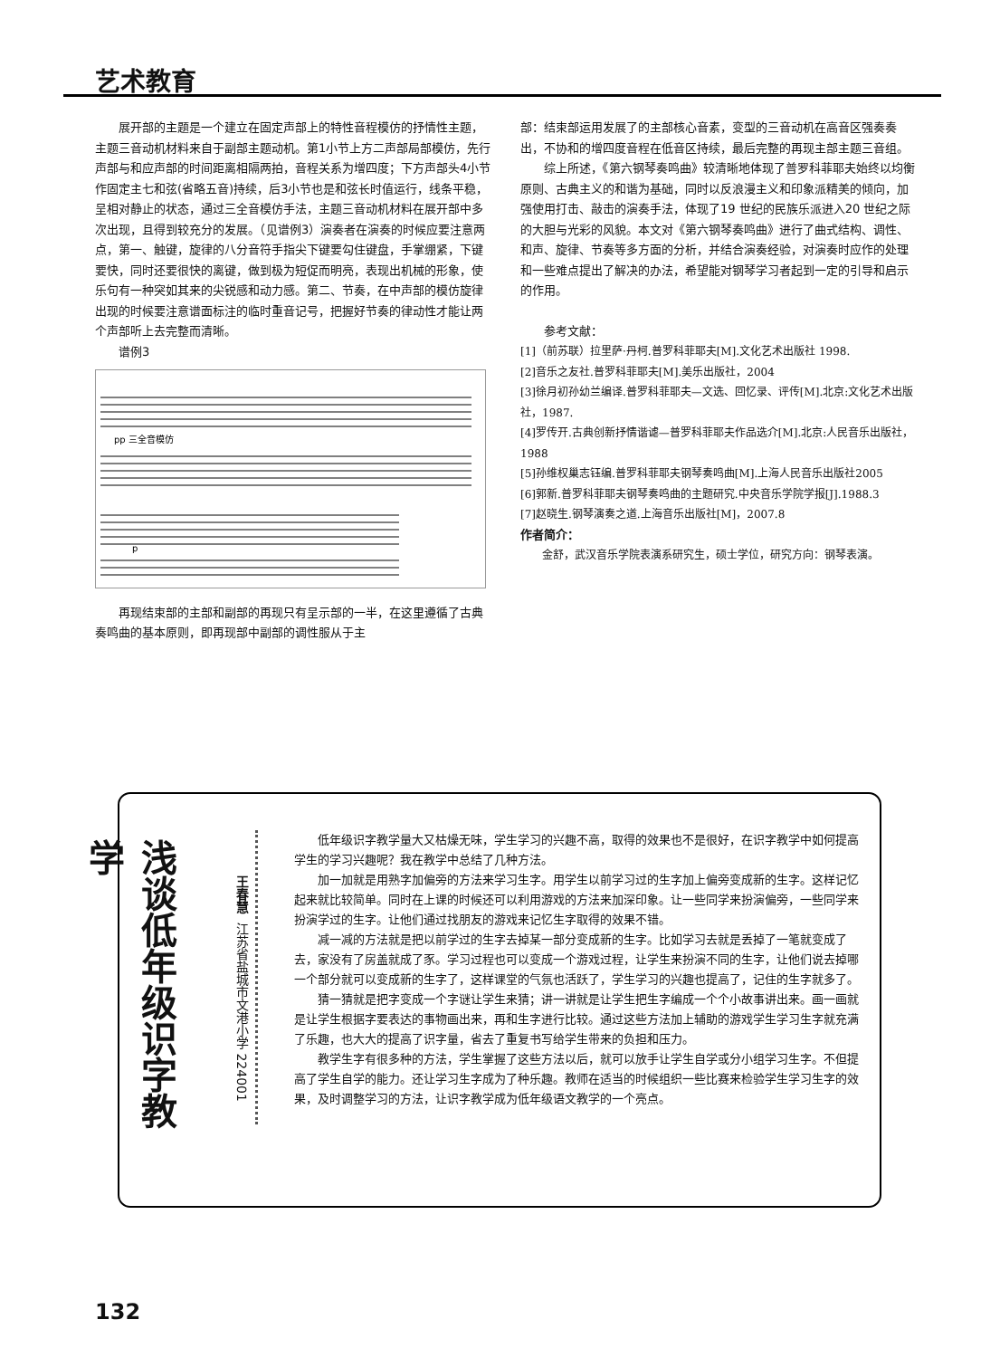艺术教育
展开部的主题是一个建立在固定声部上的特性音程模仿的抒情性主题，主题三音动机材料来自于副部主题动机。第1小节上方二声部局部模仿，先行声部与和应声部的时间距离相隔两拍，音程关系为增四度；下方声部头4小节作固定主七和弦(省略五音)持续，后3小节也是和弦长时值运行，线条平稳，呈相对静止的状态，通过三全音模仿手法，主题三音动机材料在展开部中多次出现，且得到较充分的发展。（见谱例3）演奏者在演奏的时候应要注意两点，第一、触键，旋律的八分音符手指尖下键要勾住键盘，手掌绷紧，下键要快，同时还要很快的离键，做到极为短促而明亮，表现出机械的形象，使乐句有一种突如其来的尖锐感和动力感。第二、节奏，在中声部的模仿旋律出现的时候要注意谱面标注的临时重音记号，把握好节奏的律动性才能让两个声部听上去完整而清晰。
谱例3
pp 三全音模仿
p
再现结束部的主部和副部的再现只有呈示部的一半，在这里遵循了古典奏鸣曲的基本原则，即再现部中副部的调性服从于主
部：结束部运用发展了的主部核心音素，变型的三音动机在高音区强奏奏出，不协和的增四度音程在低音区持续，最后完整的再现主部主题三音组。
综上所述，《第六钢琴奏鸣曲》较清晰地体现了普罗科菲耶夫始终以均衡原则、古典主义的和谐为基础，同时以反浪漫主义和印象派精美的倾向，加强使用打击、敲击的演奏手法，体现了19 世纪的民族乐派进入20 世纪之际的大胆与光彩的风貌。本文对《第六钢琴奏鸣曲》进行了曲式结构、调性、和声、旋律、节奏等多方面的分析，并结合演奏经验，对演奏时应作的处理和一些难点提出了解决的办法，希望能对钢琴学习者起到一定的引导和启示的作用。
参考文献：
[1]（前苏联）拉里萨·丹柯.普罗科菲耶夫[M].文化艺术出版社 1998.
[2]音乐之友社.普罗科菲耶夫[M].美乐出版社，2004
[3]徐月初孙幼兰编译.普罗科菲耶夫—文选、回忆录、评传[M].北京:文化艺术出版社，1987.
[4]罗传开.古典创新抒情谐谑—普罗科菲耶夫作品选介[M].北京:人民音乐出版社， 1988
[5]孙维权巢志钰编.普罗科菲耶夫钢琴奏鸣曲[M].上海人民音乐出版社2005
[6]郭新.普罗科菲耶夫钢琴奏鸣曲的主题研究.中央音乐学院学报[J].1988.3
[7]赵晓生.钢琴演奏之道.上海音乐出版社[M]，2007.8
作者简介：
金舒，武汉音乐学院表演系研究生，硕士学位，研究方向：钢琴表演。
浅谈低年级识字教学
王春慧 江苏省盐城市文港小学 224001
低年级识字教学量大又枯燥无味，学生学习的兴趣不高，取得的效果也不是很好，在识字教学中如何提高学生的学习兴趣呢？我在教学中总结了几种方法。
加一加就是用熟字加偏旁的方法来学习生字。用学生以前学习过的生字加上偏旁变成新的生字。这样记忆起来就比较简单。同时在上课的时候还可以利用游戏的方法来加深印象。让一些同学来扮演偏旁，一些同学来扮演学过的生字。让他们通过找朋友的游戏来记忆生字取得的效果不错。
减一减的方法就是把以前学过的生字去掉某一部分变成新的生字。比如学习去就是丢掉了一笔就变成了去，家没有了房盖就成了豕。学习过程也可以变成一个游戏过程，让学生来扮演不同的生字，让他们说去掉哪一个部分就可以变成新的生字了，这样课堂的气氛也活跃了，学生学习的兴趣也提高了，记住的生字就多了。
猜一猜就是把字变成一个字谜让学生来猜；讲一讲就是让学生把生字编成一个个小故事讲出来。画一画就是让学生根据字要表达的事物画出来，再和生字进行比较。通过这些方法加上辅助的游戏学生学习生字就充满了乐趣，也大大的提高了识字量，省去了重复书写给学生带来的负担和压力。
教学生字有很多种的方法，学生掌握了这些方法以后，就可以放手让学生自学或分小组学习生字。不但提高了学生自学的能力。还让学习生字成为了种乐趣。教师在适当的时候组织一些比赛来检验学生学习生字的效果，及时调整学习的方法，让识字教学成为低年级语文教学的一个亮点。
132